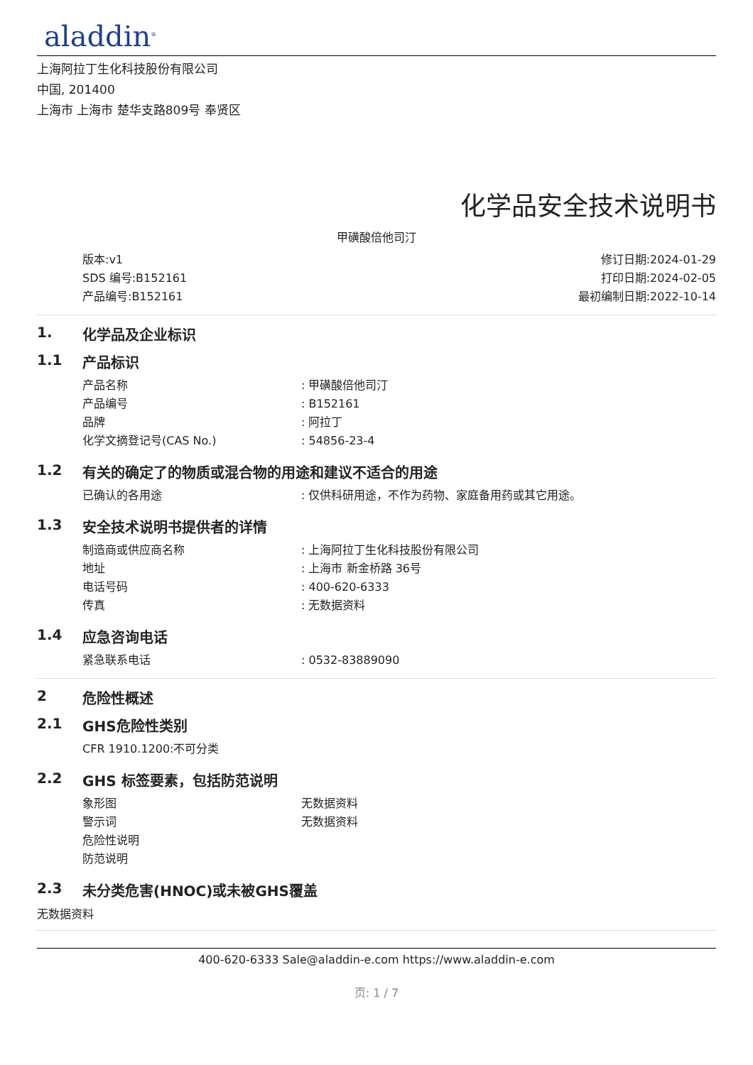aladdin<sup>®</sup>
上海阿拉丁生化科技股份有限公司
中国, 201400
上海市 上海市 楚华支路809号 奉贤区
化学品安全技术说明书
甲磺酸倍他司汀
版本:v1
SDS 编号:B152161
产品编号:B152161
修订日期:2024-01-29
打印日期:2024-02-05
最初编制日期:2022-10-14
1. 化学品及企业标识
1.1 产品标识
产品名称 : 甲磺酸倍他司汀
产品编号 : B152161
品牌 : 阿拉丁
化学文摘登记号(CAS No.) : 54856-23-4
1.2 有关的确定了的物质或混合物的用途和建议不适合的用途
已确认的各用途 : 仅供科研用途，不作为药物、家庭备用药或其它用途。
1.3 安全技术说明书提供者的详情
制造商或供应商名称 : 上海阿拉丁生化科技股份有限公司
地址 : 上海市 新金桥路 36号
电话号码 : 400-620-6333
传真 : 无数据资料
1.4 应急咨询电话
紧急联系电话 : 0532-83889090
2 危险性概述
2.1 GHS危险性类别
CFR 1910.1200:不可分类
2.2 GHS 标签要素，包括防范说明
象形图 无数据资料
警示词 无数据资料
危险性说明
防范说明
2.3 未分类危害(HNOC)或未被GHS覆盖
无数据资料
400-620-6333 Sale@aladdin-e.com https://www.aladdin-e.com
页: 1 / 7